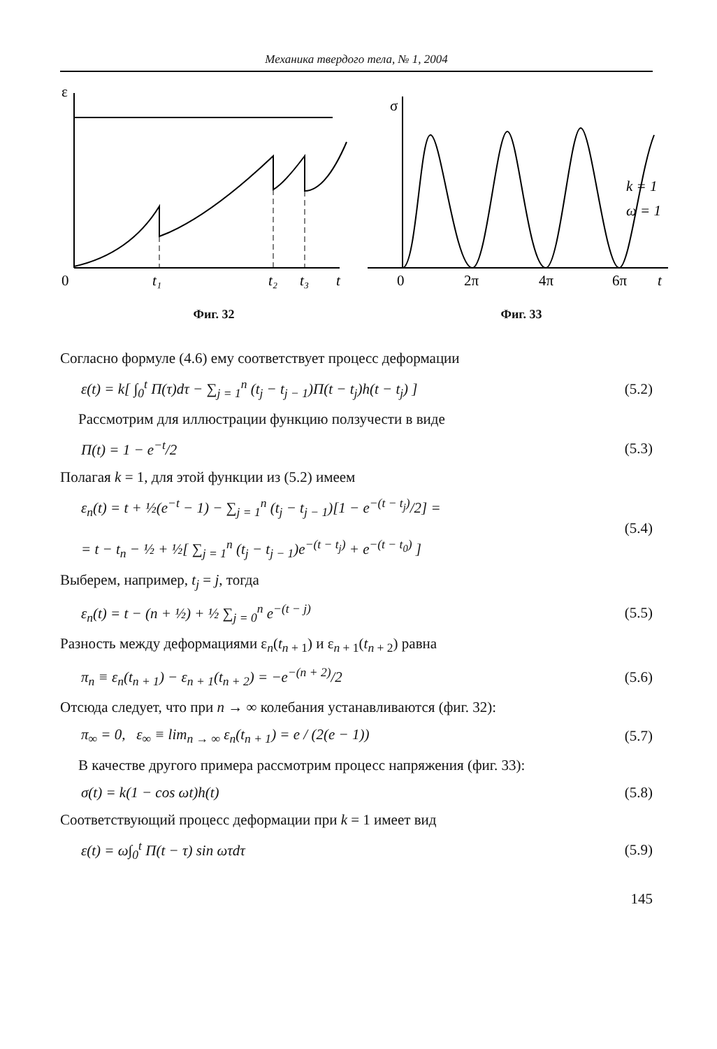Механика твердого тела, № 1, 2004
ε
0
t₁
t₂
t₃
t
Фиг. 32
σ
k = 1
ω = 1
0
2π
4π
6π
t
Фиг. 33
Согласно формуле (4.6) ему соответствует процесс деформации
ε(t) = k[ ∫<sub>0</sub><sup>t</sup> Π(τ)dτ − ∑<sub>j = 1</sub><sup>n</sup> (t<sub>j</sub> − t<sub>j − 1</sub>)Π(t − t<sub>j</sub>)h(t − t<sub>j</sub>) ]
(5.2)
Рассмотрим для иллюстрации функцию ползучести в виде
Π(t) = 1 − e<sup>−t</sup>/2 (5.3)
Полагая k = 1, для этой функции из (5.2) имеем
ε<sub>n</sub>(t) = t + ½(e<sup>−t</sup> − 1) − ∑<sub>j = 1</sub><sup>n</sup> (t<sub>j</sub> − t<sub>j − 1</sub>)[1 − e<sup>−(t − t<sub>j</sub>)</sup>/2] =
= t − t<sub>n</sub> − ½ + ½[ ∑<sub>j = 1</sub><sup>n</sup> (t<sub>j</sub> − t<sub>j − 1</sub>)e<sup>−(t − t<sub>j</sub>)</sup> + e<sup>−(t − t<sub>0</sub>)</sup> ]
(5.4)
Выберем, например, t<sub>j</sub> = j, тогда
ε<sub>n</sub>(t) = t − (n + ½) + ½ ∑<sub>j = 0</sub><sup>n</sup> e<sup>−(t − j)</sup>
(5.5)
Разность между деформациями ε<sub>n</sub>(t<sub>n + 1</sub>) и ε<sub>n + 1</sub>(t<sub>n + 2</sub>) равна
π<sub>n</sub> ≡ ε<sub>n</sub>(t<sub>n + 1</sub>) − ε<sub>n + 1</sub>(t<sub>n + 2</sub>) = −e<sup>−(n + 2)</sup>/2
(5.6)
Отсюда следует, что при n → ∞ колебания устанавливаются (фиг. 32):
π<sub>∞</sub> = 0, ε<sub>∞</sub> ≡ lim<sub>n → ∞</sub> ε<sub>n</sub>(t<sub>n + 1</sub>) = e / (2(e − 1))
(5.7)
В качестве другого примера рассмотрим процесс напряжения (фиг. 33):
σ(t) = k(1 − cos ωt)h(t) (5.8)
Соответствующий процесс деформации при k = 1 имеет вид
ε(t) = ω∫<sub>0</sub><sup>t</sup> Π(t − τ) sin ωτdτ (5.9)
145